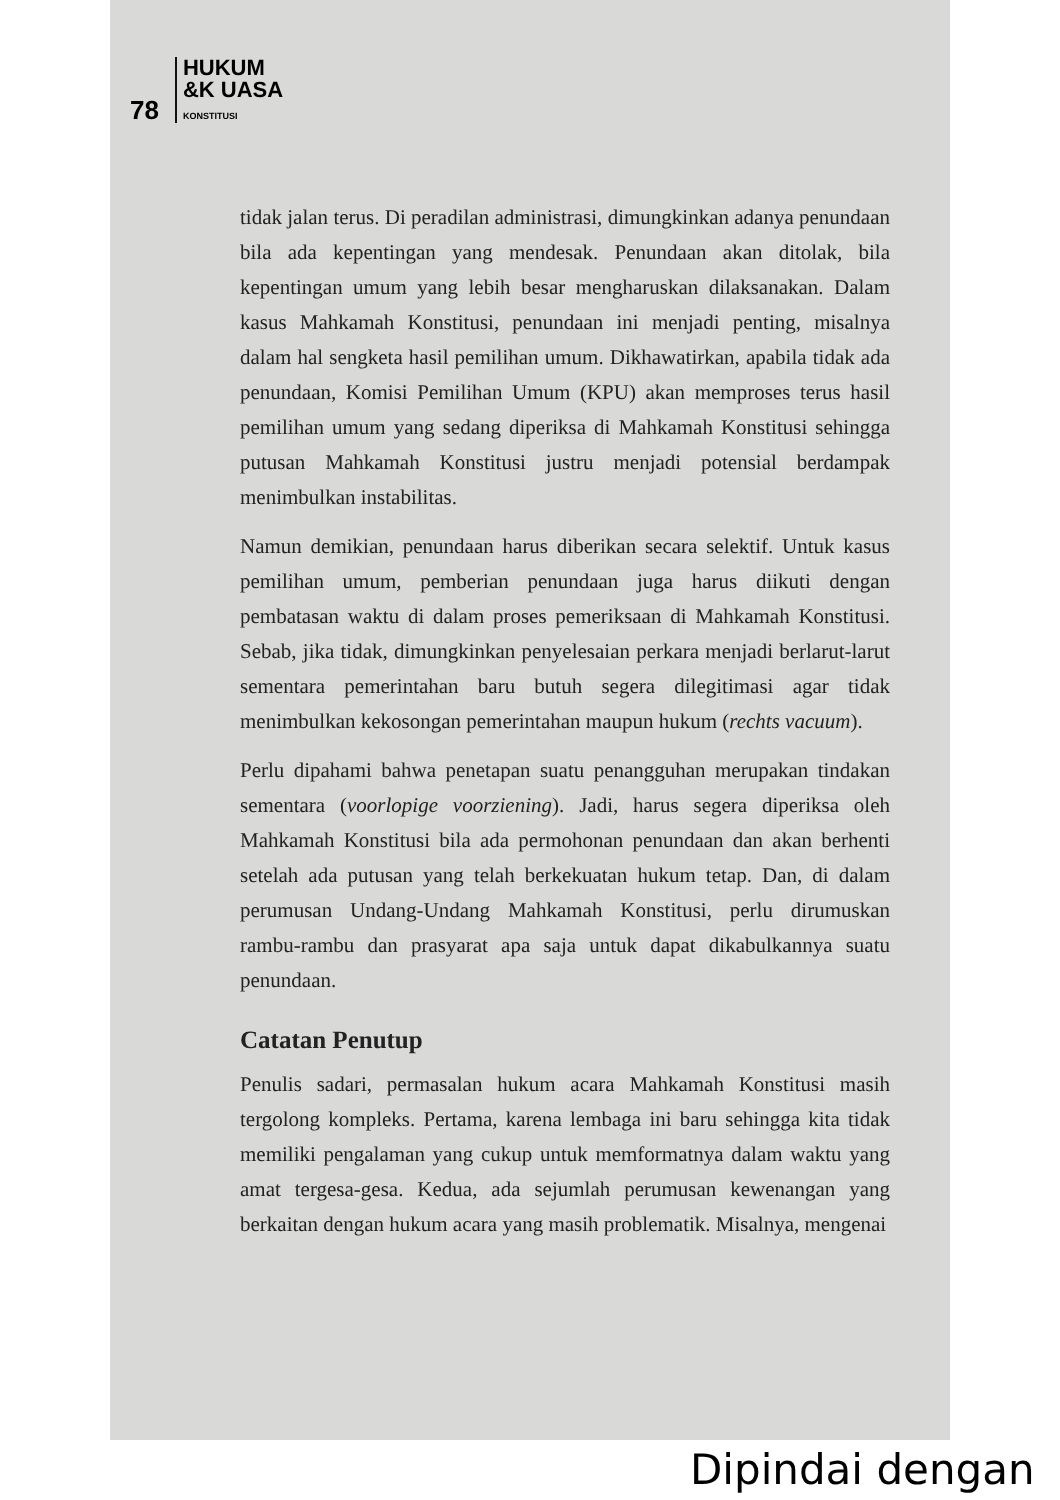78 HUKUM
&K UASA
KONSTITUSI
tidak jalan terus. Di peradilan administrasi, dimungkinkan adanya penundaan bila ada kepentingan yang mendesak. Penundaan akan ditolak, bila kepentingan umum yang lebih besar mengharuskan dilaksanakan. Dalam kasus Mahkamah Konstitusi, penundaan ini menjadi penting, misalnya dalam hal sengketa hasil pemilihan umum. Dikhawatirkan, apabila tidak ada penundaan, Komisi Pemilihan Umum (KPU) akan memproses terus hasil pemilihan umum yang sedang diperiksa di Mahkamah Konstitusi sehingga putusan Mahkamah Konstitusi justru menjadi potensial berdampak menimbulkan instabilitas.
Namun demikian, penundaan harus diberikan secara selektif. Untuk kasus pemilihan umum, pemberian penundaan juga harus diikuti dengan pembatasan waktu di dalam proses pemeriksaan di Mahkamah Konstitusi. Sebab, jika tidak, dimungkinkan penyelesaian perkara menjadi berlarut-larut sementara pemerintahan baru butuh segera dilegitimasi agar tidak menimbulkan kekosongan pemerintahan maupun hukum (rechts vacuum).
Perlu dipahami bahwa penetapan suatu penangguhan merupakan tindakan sementara (voorlopige voorziening). Jadi, harus segera diperiksa oleh Mahkamah Konstitusi bila ada permohonan penundaan dan akan berhenti setelah ada putusan yang telah berkekuatan hukum tetap. Dan, di dalam perumusan Undang-Undang Mahkamah Konstitusi, perlu dirumuskan rambu-rambu dan prasyarat apa saja untuk dapat dikabulkannya suatu penundaan.
Catatan Penutup
Penulis sadari, permasalan hukum acara Mahkamah Konstitusi masih tergolong kompleks. Pertama, karena lembaga ini baru sehingga kita tidak memiliki pengalaman yang cukup untuk memformatnya dalam waktu yang amat tergesa-gesa. Kedua, ada sejumlah perumusan kewenangan yang berkaitan dengan hukum acara yang masih problematik. Misalnya, mengenai
Dipindai dengan